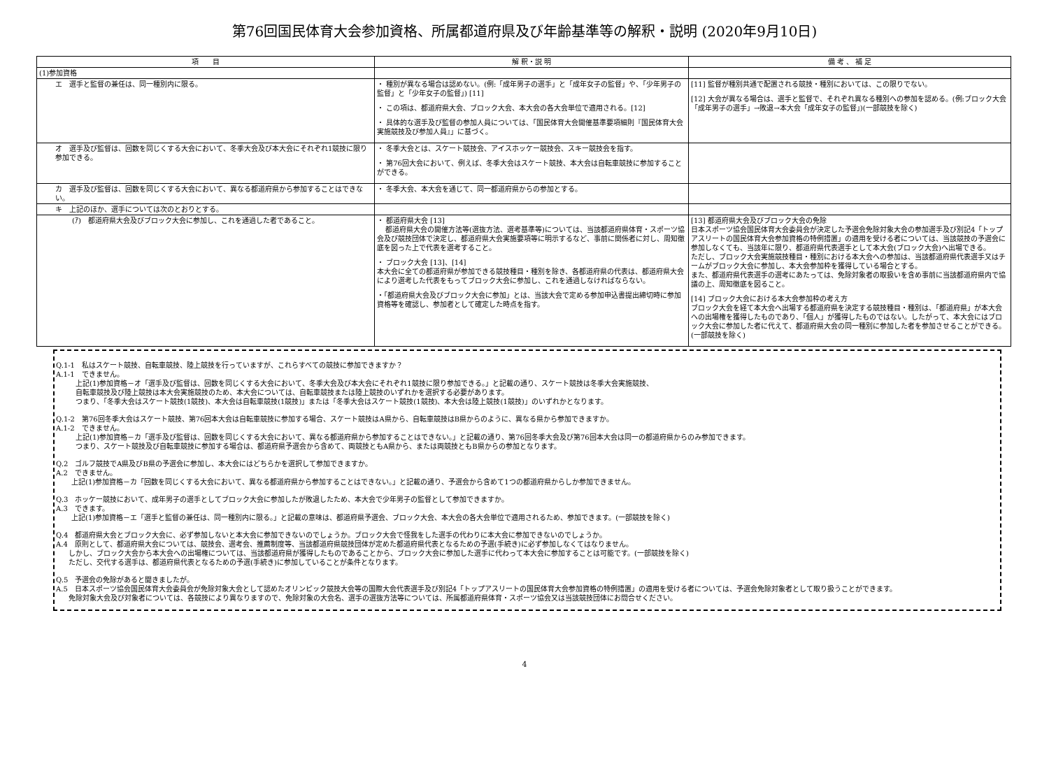第76回国民体育大会参加資格、所属都道府県及び年齢基準等の解釈・説明 (2020年9月10日)
| 項 目 | 解 釈・説 明 | 備 考 、 補 足 |
| --- | --- | --- |
| (1)参加資格 | | |
| エ 選手と監督の兼任は、同一種別内に限る。 | ・ 種別が異なる場合は認めない。(例:「成年男子の選手」と「成年女子の監督」や、「少年男子の監督」と「少年女子の監督」) [11] ・ この項は、都道府県大会、ブロック大会、本大会の各大会単位で適用される。[12] ・ 具体的な選手及び監督の参加人員については、「国民体育大会開催基準要項細則『国民体育大会実施競技及び参加人員』」に基づく。 | [11] 監督が種別共通で配置される競技・種別においては、この限りでない。 [12] 大会が異なる場合は、選手と監督で、それぞれ異なる種別への参加を認める。(例:ブロック大会「成年男子の選手」→敗退→本大会「成年女子の監督」)(一部競技を除く) |
| オ 選手及び監督は、回数を同じくする大会において、冬季大会及び本大会にそれぞれ1競技に限り参加できる。 | ・ 冬季大会とは、スケート競技会、アイスホッケー競技会、スキー競技会を指す。 ・ 第76回大会において、例えば、冬季大会はスケート競技、本大会は自転車競技に参加することができる。 | |
| カ 選手及び監督は、回数を同じくする大会において、異なる都道府県から参加することはできない。 | ・ 冬季大会、本大会を通じて、同一都道府県からの参加とする。 | |
| キ 上記のほか、選手については次のとおりとする。 | | |
| (ｱ) 都道府県大会及びブロック大会に参加し、これを通過した者であること。 | ・ 都道府県大会 [13] 都道府県大会の開催方法等(選抜方法、選考基準等)については、当該都道府県体育・スポーツ協会及び競技団体で決定し、都道府県大会実施要項等に明示するなど、事前に関係者に対し、周知徹底を図った上で代表を選考すること。 ・ ブロック大会 [13]、[14] 本大会に全ての都道府県が参加できる競技種目・種別を除き、各都道府県の代表は、都道府県大会により選考した代表をもってブロック大会に参加し、これを通過しなければならない。 ・「都道府県大会及びブロック大会に参加」とは、当該大会で定める参加申込書提出締切時に参加資格等を確認し、参加者として確定した時点を指す。 | [13] 都道府県大会及びブロック大会の免除 日本スポーツ協会国民体育大会委員会が決定した予選会免除対象大会の参加選手及び別記4「トップアスリートの国民体育大会参加資格の特例措置」の適用を受ける者については、当該競技の予選会に参加しなくても、当該年に限り、都道府県代表選手として本大会(ブロック大会)へ出場できる。 ただし、ブロック大会実施競技種目・種別における本大会への参加は、当該都道府県代表選手又はチームがブロック大会に参加し、本大会参加枠を獲得している場合とする。 また、都道府県代表選手の選考にあたっては、免除対象者の取扱いを含め事前に当該都道府県内で協議の上、周知徹底を図ること。 [14] ブロック大会における本大会参加枠の考え方 ブロック大会を経て本大会へ出場する都道府県を決定する競技種目・種別は、「都道府県」が本大会への出場権を獲得したものであり、「個人」が獲得したものではない。したがって、本大会にはブロック大会に参加した者に代えて、都道府県大会の同一種別に参加した者を参加させることができる。(一部競技を除く) |
Q.1-1　私はスケート競技、自転車競技、陸上競技を行っていますが、これらすべての競技に参加できますか？
A.1-1　できません。
上記(1)参加資格－オ「選手及び監督は、回数を同じくする大会において、冬季大会及び本大会にそれぞれ1競技に限り参加できる。」と記載の通り、スケート競技は冬季大会実施競技、
自転車競技及び陸上競技は本大会実施競技のため、本大会については、自転車競技または陸上競技のいずれかを選択する必要があります。
つまり、「冬季大会はスケート競技(1競技)、本大会は自転車競技(1競技)」または「冬季大会はスケート競技(1競技)、本大会は陸上競技(1競技)」のいずれかとなります。
Q.1-2　第76回冬季大会はスケート競技、第76回本大会は自転車競技に参加する場合、スケート競技はA県から、自転車競技はB県からのように、異なる県から参加できますか。
A.1-2　できません。
上記(1)参加資格－カ「選手及び監督は、回数を同じくする大会において、異なる都道府県から参加することはできない。」と記載の通り、第76回冬季大会及び第76回本大会は同一の都道府県からのみ参加できます。
つまり、スケート競技及び自転車競技に参加する場合は、都道府県予選会から含めて、両競技ともA県から、または両競技ともB県からの参加となります。
Q.2　ゴルフ競技でA県及びB県の予選会に参加し、本大会にはどちらかを選択して参加できますか。
A.2　できません。
上記(1)参加資格－カ「回数を同じくする大会において、異なる都道府県から参加することはできない。」と記載の通り、予選会から含めて1つの都道府県からしか参加できません。
Q.3　ホッケー競技において、成年男子の選手としてブロック大会に参加したが敗退したため、本大会で少年男子の監督として参加できますか。
A.3　できます。
上記(1)参加資格－エ「選手と監督の兼任は、同一種別内に限る。」と記載の意味は、都道府県予選会、ブロック大会、本大会の各大会単位で適用されるため、参加できます。(一部競技を除く)
Q.4　都道府県大会とブロック大会に、必ず参加しないと本大会に参加できないのでしょうか。ブロック大会で怪我をした選手の代わりに本大会に参加できないのでしょうか。
A.4　原則として、都道府県大会については、競技会、選考会、推薦制度等、当該都道府県競技団体が定めた都道府県代表となるための予選(手続き)に必ず参加しなくてはなりません。
しかし、ブロック大会から本大会への出場権については、当該都道府県が獲得したものであることから、ブロック大会に参加した選手に代わって本大会に参加することは可能です。(一部競技を除く)
ただし、交代する選手は、都道府県代表となるための予選(手続き)に参加していることが条件となります。
Q.5　予選会の免除があると聞きましたが。
A.5　日本スポーツ協会国民体育大会委員会が免除対象大会として認めたオリンピック競技大会等の国際大会代表選手及び別記4「トップアスリートの国民体育大会参加資格の特例措置」の適用を受ける者については、予選会免除対象者として取り扱うことができます。
免除対象大会及び対象者については、各競技により異なりますので、免除対象の大会名、選手の選抜方法等については、所属都道府県体育・スポーツ協会又は当該競技団体にお問合せください。
4